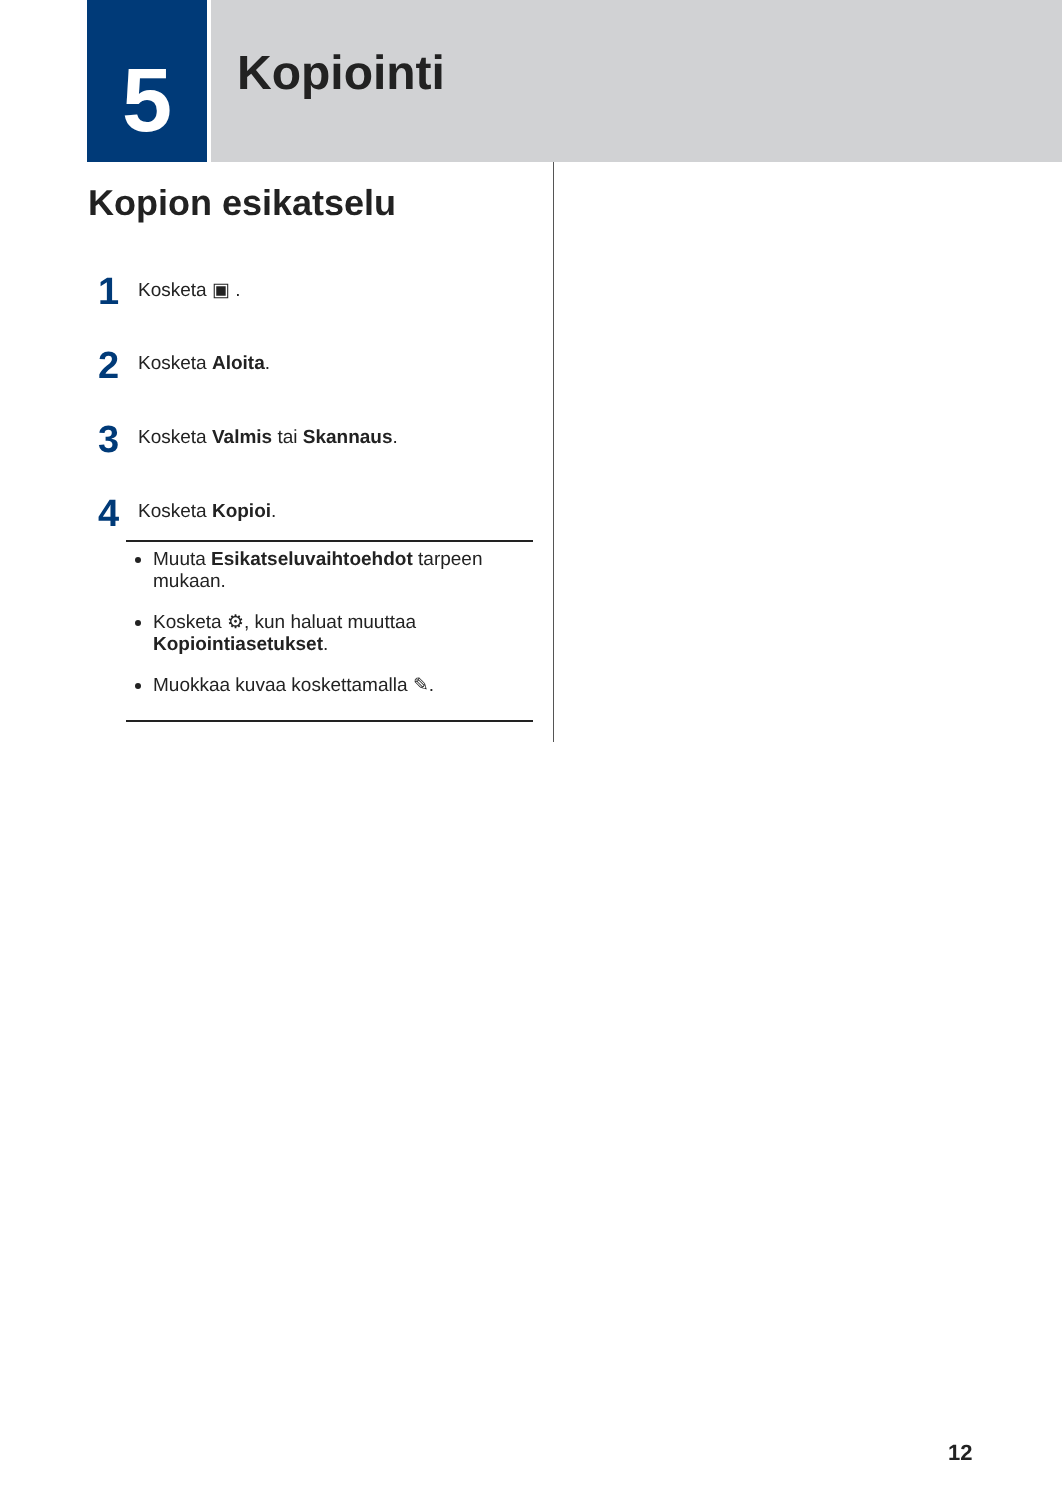5
Kopiointi
Kopion esikatselu
1 Kosketa ▣ .
2 Kosketa Aloita.
3 Kosketa Valmis tai Skannaus.
4 Kosketa Kopioi.
Muuta Esikatseluvaihtoehdot tarpeen mukaan.
Kosketa ⚙, kun haluat muuttaa Kopiointiasetukset.
Muokkaa kuvaa koskettamalla ✎.
12